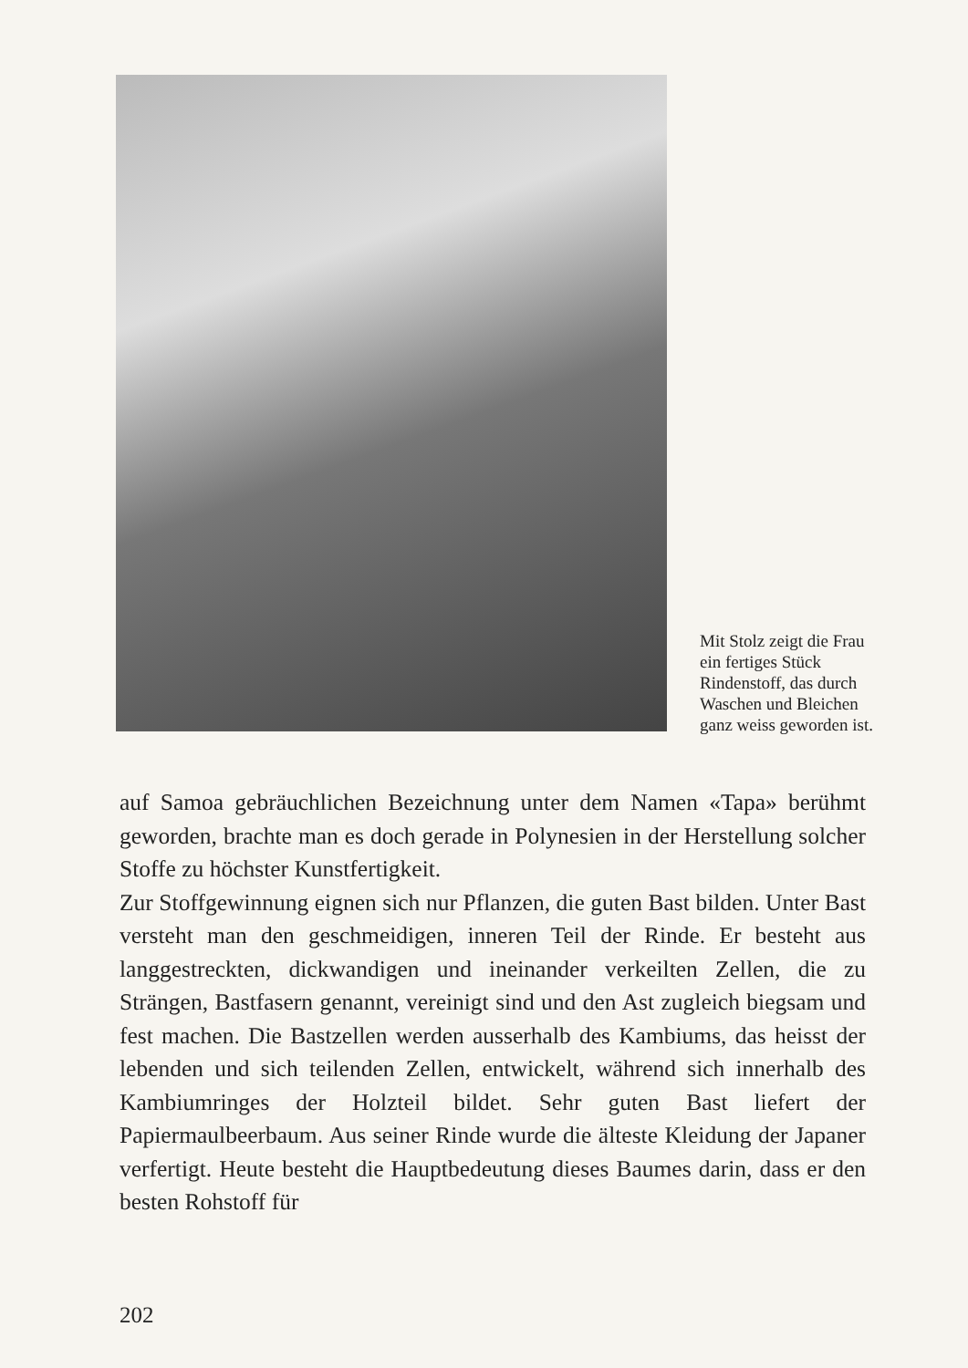Mit Stolz zeigt die Frau ein fertiges Stück Rindenstoff, das durch Waschen und Bleichen ganz weiss geworden ist.
auf Samoa gebräuchlichen Bezeichnung unter dem Namen «Tapa» berühmt geworden, brachte man es doch gerade in Polynesien in der Herstellung solcher Stoffe zu höchster Kunstfertigkeit.
Zur Stoffgewinnung eignen sich nur Pflanzen, die guten Bast bilden. Unter Bast versteht man den geschmeidigen, inneren Teil der Rinde. Er besteht aus langgestreckten, dickwandigen und ineinander verkeilten Zellen, die zu Strängen, Bastfasern genannt, vereinigt sind und den Ast zugleich biegsam und fest machen. Die Bastzellen werden ausserhalb des Kambiums, das heisst der lebenden und sich teilenden Zellen, entwickelt, während sich innerhalb des Kambiumringes der Holzteil bildet. Sehr guten Bast liefert der Papiermaulbeerbaum. Aus seiner Rinde wurde die älteste Kleidung der Japaner verfertigt. Heute besteht die Hauptbedeutung dieses Baumes darin, dass er den besten Rohstoff für
202